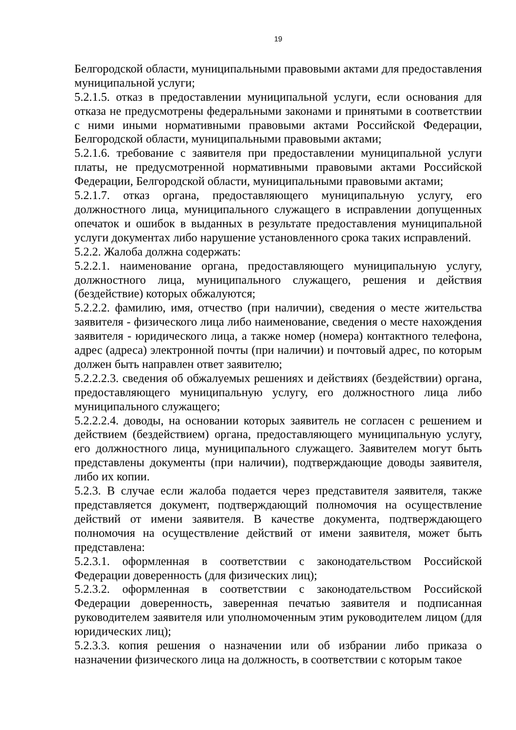19
Белгородской области, муниципальными правовыми актами для предоставления муниципальной услуги;
5.2.1.5. отказ в предоставлении муниципальной услуги, если основания для отказа не предусмотрены федеральными законами и принятыми в соответствии с ними иными нормативными правовыми актами Российской Федерации, Белгородской области, муниципальными правовыми актами;
5.2.1.6. требование с заявителя при предоставлении муниципальной услуги платы, не предусмотренной нормативными правовыми актами Российской Федерации, Белгородской области, муниципальными правовыми актами;
5.2.1.7. отказ органа, предоставляющего муниципальную услугу, его должностного лица, муниципального служащего в исправлении допущенных опечаток и ошибок в выданных в результате предоставления муниципальной услуги документах либо нарушение установленного срока таких исправлений.
5.2.2. Жалоба должна содержать:
5.2.2.1. наименование органа, предоставляющего муниципальную услугу, должностного лица, муниципального служащего, решения и действия (бездействие) которых обжалуются;
5.2.2.2. фамилию, имя, отчество (при наличии), сведения о месте жительства заявителя - физического лица либо наименование, сведения о месте нахождения заявителя - юридического лица, а также номер (номера) контактного телефона, адрес (адреса) электронной почты (при наличии) и почтовый адрес, по которым должен быть направлен ответ заявителю;
5.2.2.2.3. сведения об обжалуемых решениях и действиях (бездействии) органа, предоставляющего муниципальную услугу, его должностного лица либо муниципального служащего;
5.2.2.2.4. доводы, на основании которых заявитель не согласен с решением и действием (бездействием) органа, предоставляющего муниципальную услугу, его должностного лица, муниципального служащего. Заявителем могут быть представлены документы (при наличии), подтверждающие доводы заявителя, либо их копии.
5.2.3. В случае если жалоба подается через представителя заявителя, также представляется документ, подтверждающий полномочия на осуществление действий от имени заявителя. В качестве документа, подтверждающего полномочия на осуществление действий от имени заявителя, может быть представлена:
5.2.3.1. оформленная в соответствии с законодательством Российской Федерации доверенность (для физических лиц);
5.2.3.2. оформленная в соответствии с законодательством Российской Федерации доверенность, заверенная печатью заявителя и подписанная руководителем заявителя или уполномоченным этим руководителем лицом (для юридических лиц);
5.2.3.3. копия решения о назначении или об избрании либо приказа о назначении физического лица на должность, в соответствии с которым такое